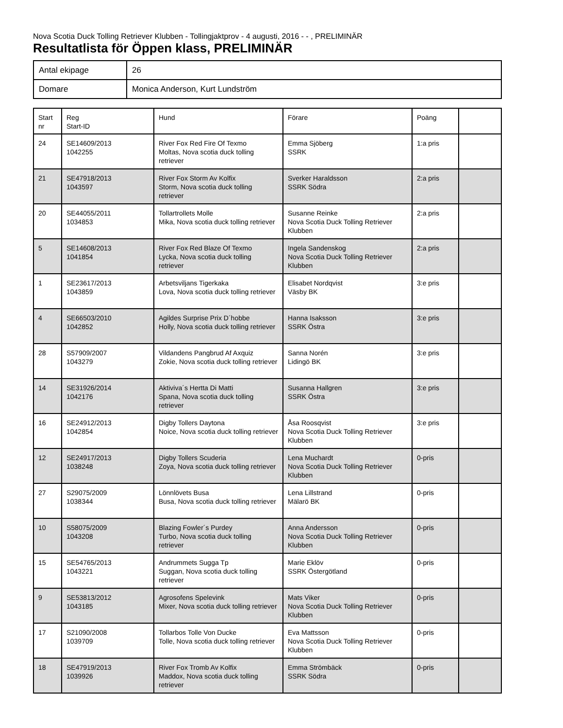Nova Scotia Duck Tolling Retriever Klubben - Tollingjaktprov - 4 augusti, 2016 - - , PRELIMINÄR
Resultatlista för Öppen klass, PRELIMINÄR
| Antal ekipage | 26 |
| Domare | Monica Anderson, Kurt Lundström |
| Start nr | Reg Start-ID | Hund | Förare | Poäng | |
| --- | --- | --- | --- | --- | --- |
| 24 | SE14609/2013 1042255 | River Fox Red Fire Of Texmo Moltas, Nova scotia duck tolling retriever | Emma Sjöberg SSRK | 1:a pris | |
| 21 | SE47918/2013 1043597 | River Fox Storm Av Kolfix Storm, Nova scotia duck tolling retriever | Sverker Haraldsson SSRK Södra | 2:a pris | |
| 20 | SE44055/2011 1034853 | Tollartrollets Molle Mika, Nova scotia duck tolling retriever | Susanne Reinke Nova Scotia Duck Tolling Retriever Klubben | 2:a pris | |
| 5 | SE14608/2013 1041854 | River Fox Red Blaze Of Texmo Lycka, Nova scotia duck tolling retriever | Ingela Sandenskog Nova Scotia Duck Tolling Retriever Klubben | 2:a pris | |
| 1 | SE23617/2013 1043859 | Arbetsviljans Tigerkaka Lova, Nova scotia duck tolling retriever | Elisabet Nordqvist Väsby BK | 3:e pris | |
| 4 | SE66503/2010 1042852 | Agildes Surprise Prix D´hobbe Holly, Nova scotia duck tolling retriever | Hanna Isaksson SSRK Östra | 3:e pris | |
| 28 | S57909/2007 1043279 | Vildandens Pangbrud Af Axquiz Zokie, Nova scotia duck tolling retriever | Sanna Norén Lidingö BK | 3:e pris | |
| 14 | SE31926/2014 1042176 | Aktiviva´s Hertta Di Matti Spana, Nova scotia duck tolling retriever | Susanna Hallgren SSRK Östra | 3:e pris | |
| 16 | SE24912/2013 1042854 | Digby Tollers Daytona Noice, Nova scotia duck tolling retriever | Åsa Roosqvist Nova Scotia Duck Tolling Retriever Klubben | 3:e pris | |
| 12 | SE24917/2013 1038248 | Digby Tollers Scuderia Zoya, Nova scotia duck tolling retriever | Lena Muchardt Nova Scotia Duck Tolling Retriever Klubben | 0-pris | |
| 27 | S29075/2009 1038344 | Lönnlövets Busa Busa, Nova scotia duck tolling retriever | Lena Lillstrand Mälarö BK | 0-pris | |
| 10 | S58075/2009 1043208 | Blazing Fowler´s Purdey Turbo, Nova scotia duck tolling retriever | Anna Andersson Nova Scotia Duck Tolling Retriever Klubben | 0-pris | |
| 15 | SE54765/2013 1043221 | Andrummets Sugga Tp Suggan, Nova scotia duck tolling retriever | Marie Eklöv SSRK Östergötland | 0-pris | |
| 9 | SE53813/2012 1043185 | Agrosofens Spelevink Mixer, Nova scotia duck tolling retriever | Mats Viker Nova Scotia Duck Tolling Retriever Klubben | 0-pris | |
| 17 | S21090/2008 1039709 | Tollarbos Tolle Von Ducke Tolle, Nova scotia duck tolling retriever | Eva Mattsson Nova Scotia Duck Tolling Retriever Klubben | 0-pris | |
| 18 | SE47919/2013 1039926 | River Fox Tromb Av Kolfix Maddox, Nova scotia duck tolling retriever | Emma Strömbäck SSRK Södra | 0-pris | |